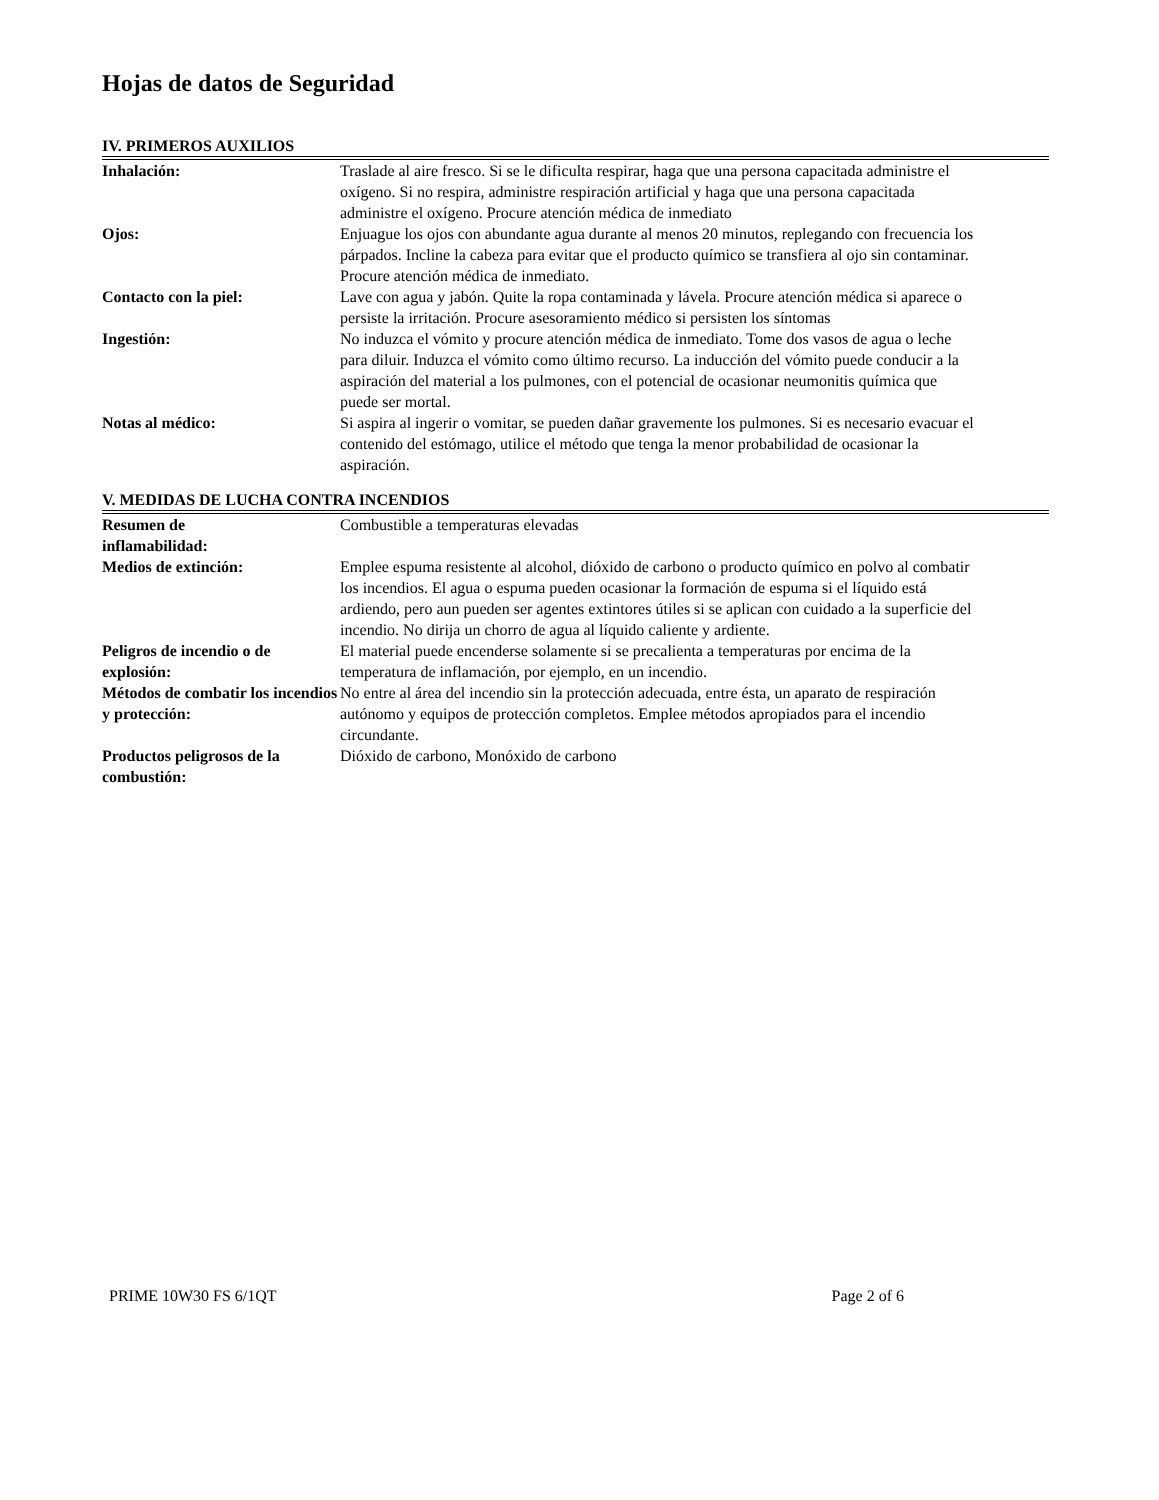Hojas de datos de Seguridad
IV. PRIMEROS AUXILIOS
| Inhalación: | Traslade al aire fresco. Si se le dificulta respirar, haga que una persona capacitada administre el oxígeno. Si no respira, administre respiración artificial y haga que una persona capacitada administre el oxígeno. Procure atención médica de inmediato |
| Ojos: | Enjuague los ojos con abundante agua durante al menos 20 minutos, replegando con frecuencia los párpados. Incline la cabeza para evitar que el producto químico se transfiera al ojo sin contaminar. Procure atención médica de inmediato. |
| Contacto con la piel: | Lave con agua y jabón. Quite la ropa contaminada y lávela. Procure atención médica si aparece o persiste la irritación. Procure asesoramiento médico si persisten los síntomas |
| Ingestión: | No induzca el vómito y procure atención médica de inmediato. Tome dos vasos de agua o leche para diluir. Induzca el vómito como último recurso. La inducción del vómito puede conducir a la aspiración del material a los pulmones, con el potencial de ocasionar neumonitis química que puede ser mortal. |
| Notas al médico: | Si aspira al ingerir o vomitar, se pueden dañar gravemente los pulmones. Si es necesario evacuar el contenido del estómago, utilice el método que tenga la menor probabilidad de ocasionar la aspiración. |
V. MEDIDAS DE LUCHA CONTRA INCENDIOS
| Resumen de inflamabilidad: | Combustible a temperaturas elevadas |
| Medios de extinción: | Emplee espuma resistente al alcohol, dióxido de carbono o producto químico en polvo al combatir los incendios. El agua o espuma pueden ocasionar la formación de espuma si el líquido está ardiendo, pero aun pueden ser agentes extintores útiles si se aplican con cuidado a la superficie del incendio. No dirija un chorro de agua al líquido caliente y ardiente. |
| Peligros de incendio o de explosión: | El material puede encenderse solamente si se precalienta a temperaturas por encima de la temperatura de inflamación, por ejemplo, en un incendio. |
| Métodos de combatir los incendios y protección: | No entre al área del incendio sin la protección adecuada, entre ésta, un aparato de respiración autónomo y equipos de protección completos. Emplee métodos apropiados para el incendio circundante. |
| Productos peligrosos de la combustión: | Dióxido de carbono, Monóxido de carbono |
PRIME 10W30 FS 6/1QT Page 2 of 6